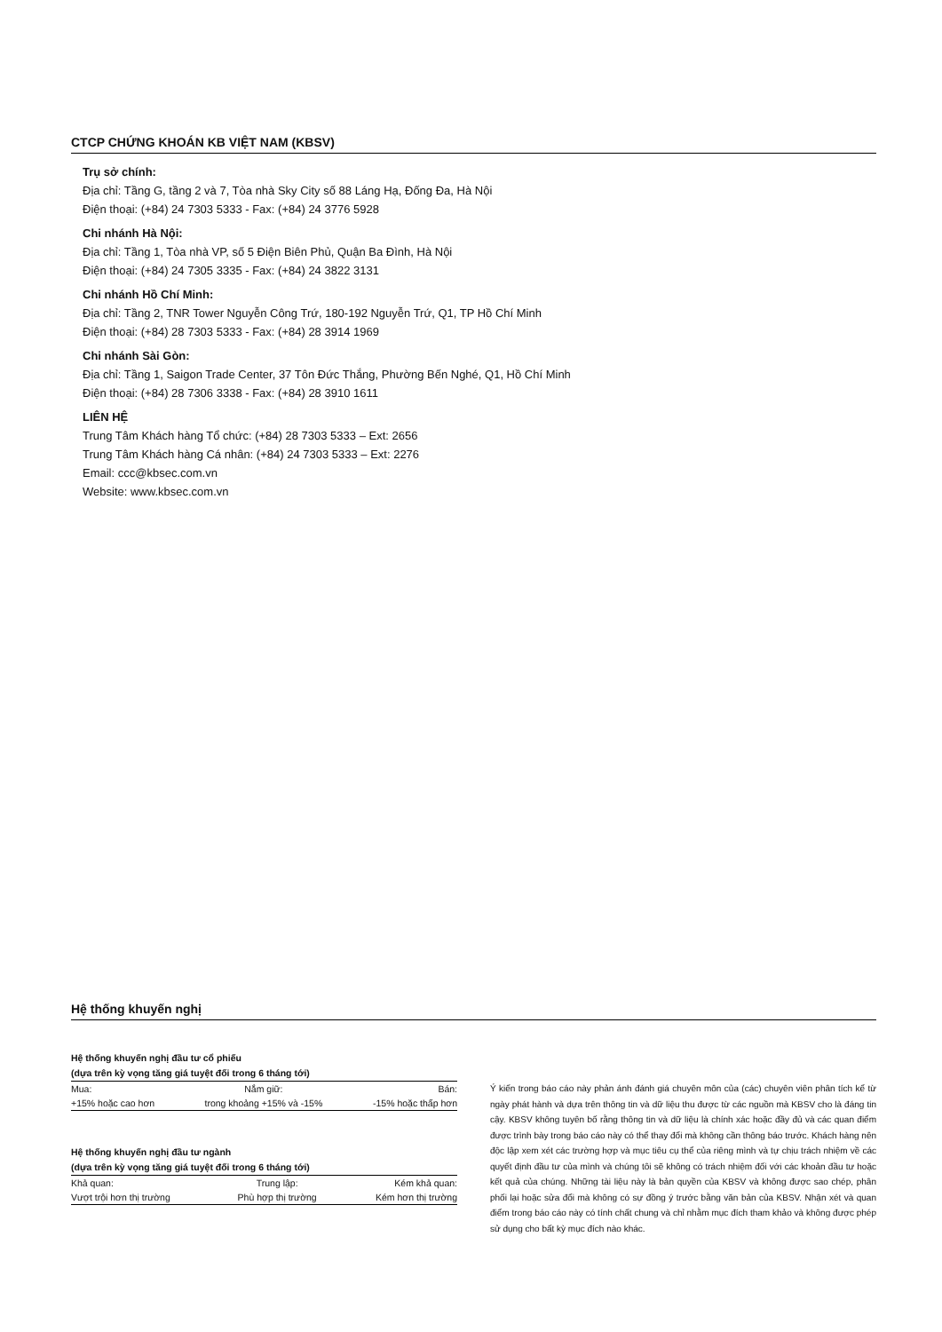CTCP CHỨNG KHOÁN KB VIỆT NAM (KBSV)
Trụ sở chính:
Địa chỉ: Tầng G, tầng 2 và 7, Tòa nhà Sky City số 88 Láng Hạ, Đống Đa, Hà Nội
Điện thoại: (+84) 24 7303 5333 - Fax: (+84) 24 3776 5928
Chi nhánh Hà Nội:
Địa chỉ: Tầng 1, Tòa nhà VP, số 5 Điện Biên Phủ, Quận Ba Đình, Hà Nội
Điện thoại: (+84) 24 7305 3335 - Fax: (+84) 24 3822 3131
Chi nhánh Hồ Chí Minh:
Địa chỉ: Tầng 2, TNR Tower Nguyễn Công Trứ, 180-192 Nguyễn Trứ, Q1, TP Hồ Chí Minh
Điện thoại: (+84) 28 7303 5333 - Fax: (+84) 28 3914 1969
Chi nhánh Sài Gòn:
Địa chỉ: Tầng 1, Saigon Trade Center, 37 Tôn Đức Thắng, Phường Bến Nghé, Q1, Hồ Chí Minh
Điện thoại: (+84) 28 7306 3338 - Fax: (+84) 28 3910 1611
LIÊN HỆ
Trung Tâm Khách hàng Tổ chức: (+84) 28 7303 5333 – Ext: 2656
Trung Tâm Khách hàng Cá nhân: (+84) 24 7303 5333 – Ext: 2276
Email: ccc@kbsec.com.vn
Website: www.kbsec.com.vn
Hệ thống khuyến nghị
Hệ thống khuyến nghị đầu tư cổ phiếu
(dựa trên kỳ vọng tăng giá tuyệt đối trong 6 tháng tới)
| Mua: | Nắm giữ: | Bán: |
| +15% hoặc cao hơn | trong khoảng +15% và -15% | -15% hoặc thấp hơn |
Hệ thống khuyến nghị đầu tư ngành
(dựa trên kỳ vọng tăng giá tuyệt đối trong 6 tháng tới)
| Khả quan: | Trung lập: | Kém khả quan: |
| Vượt trội hơn thị trường | Phù hợp thị trường | Kém hơn thị trường |
Ý kiến trong báo cáo này phản ánh đánh giá chuyên môn của (các) chuyên viên phân tích kể từ ngày phát hành và dựa trên thông tin và dữ liệu thu được từ các nguồn mà KBSV cho là đáng tin cậy. KBSV không tuyên bố rằng thông tin và dữ liệu là chính xác hoặc đầy đủ và các quan điểm được trình bày trong báo cáo này có thể thay đổi mà không cần thông báo trước. Khách hàng nên độc lập xem xét các trường hợp và mục tiêu cụ thể của riêng mình và tự chịu trách nhiệm về các quyết định đầu tư của mình và chúng tôi sẽ không có trách nhiệm đối với các khoản đầu tư hoặc kết quả của chúng. Những tài liệu này là bản quyền của KBSV và không được sao chép, phân phối lại hoặc sửa đổi mà không có sự đồng ý trước bằng văn bản của KBSV. Nhận xét và quan điểm trong báo cáo này có tính chất chung và chỉ nhằm mục đích tham khảo và không được phép sử dụng cho bất kỳ mục đích nào khác.